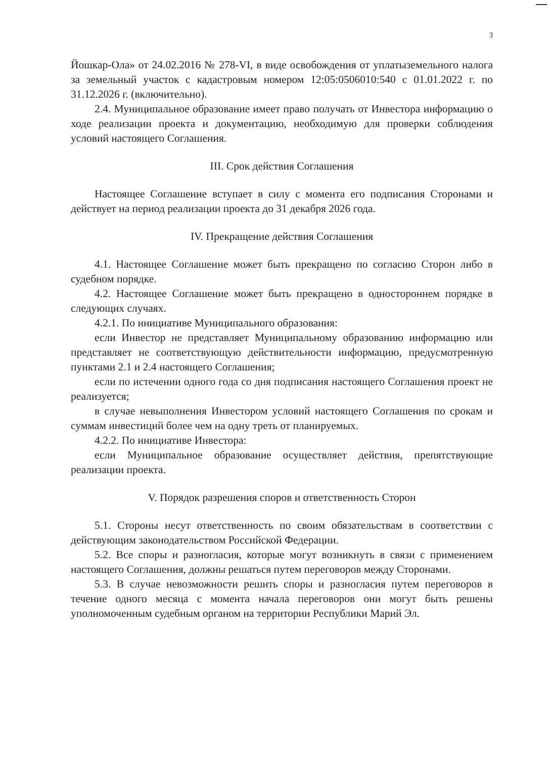3
Йошкар-Ола» от 24.02.2016 № 278-VI, в виде освобождения от уплатыземельного налога за земельный участок с кадастровым номером 12:05:0506010:540 с 01.01.2022 г. по 31.12.2026 г. (включительно).
2.4. Муниципальное образование имеет право получать от Инвестора информацию о ходе реализации проекта и документацию, необходимую для проверки соблюдения условий настоящего Соглашения.
III. Срок действия Соглашения
Настоящее Соглашение вступает в силу с момента его подписания Сторонами и действует на период реализации проекта до 31 декабря 2026 года.
IV. Прекращение действия Соглашения
4.1. Настоящее Соглашение может быть прекращено по согласию Сторон либо в судебном порядке.
4.2. Настоящее Соглашение может быть прекращено в одностороннем порядке в следующих случаях.
4.2.1. По инициативе Муниципального образования:
если Инвестор не представляет Муниципальному образованию информацию или представляет не соответствующую действительности информацию, предусмотренную пунктами 2.1 и 2.4 настоящего Соглашения;
если по истечении одного года со дня подписания настоящего Соглашения проект не реализуется;
в случае невыполнения Инвестором условий настоящего Соглашения по срокам и суммам инвестиций более чем на одну треть от планируемых.
4.2.2. По инициативе Инвестора:
если Муниципальное образование осуществляет действия, препятствующие реализации проекта.
V. Порядок разрешения споров и ответственность Сторон
5.1. Стороны несут ответственность по своим обязательствам в соответствии с действующим законодательством Российской Федерации.
5.2. Все споры и разногласия, которые могут возникнуть в связи с применением настоящего Соглашения, должны решаться путем переговоров между Сторонами.
5.3. В случае невозможности решить споры и разногласия путем переговоров в течение одного месяца с момента начала переговоров они могут быть решены уполномоченным судебным органом на территории Республики Марий Эл.